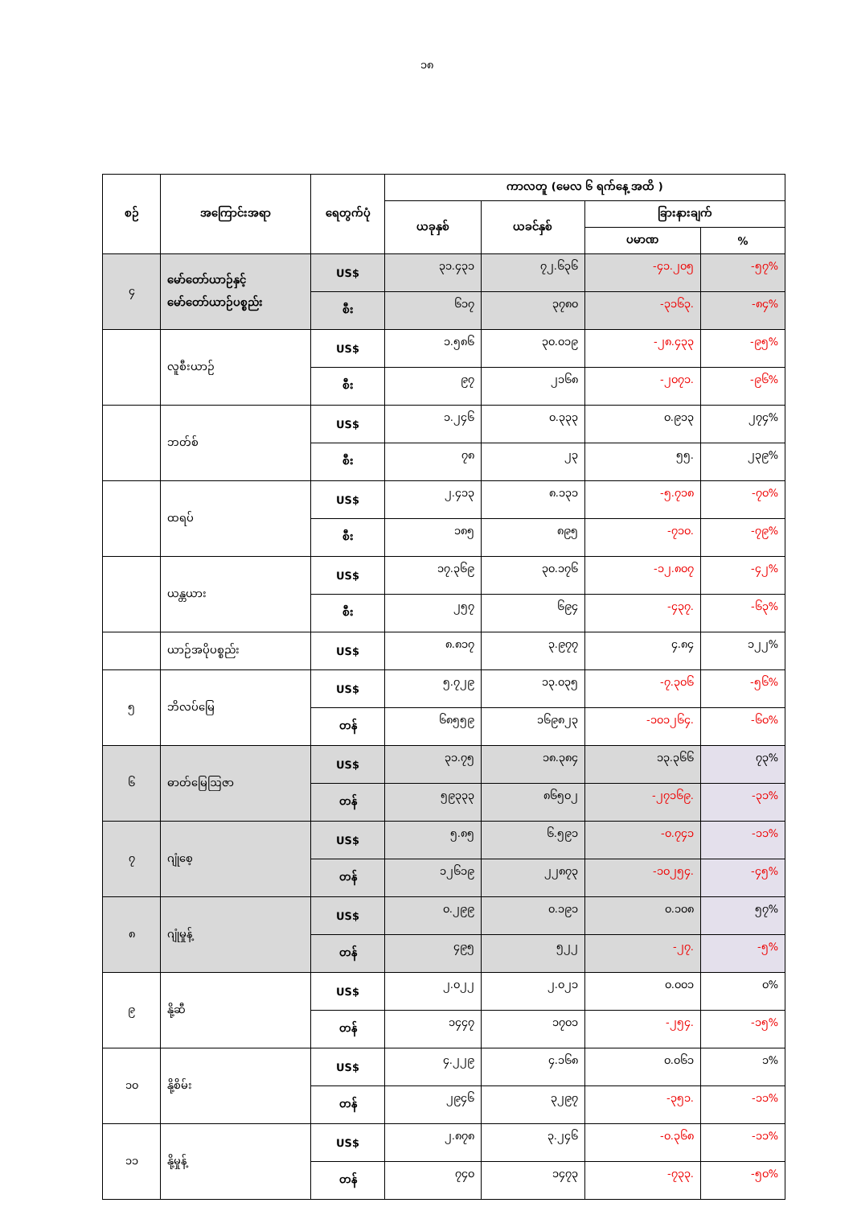၁၈
| စဉ် | အကြောင်းအရာ | ရေတွက်ပုံ | ကာလတူ (မေလ ၆ ရက်နေ့ အထိ ) | | | |
| --- | --- | --- | --- | --- | --- | --- |
| | | | ယခုနှစ် | ယခင်နှစ် | ခြားနားချက် | |
| | | | | | ပမာဏ | % |
| ၄ | မော်တော်ယာဉ်နှင့် မော်တော်ယာဉ်ပစ္စည်း | US$ | ၃၁.၄၃၁ | ၇၂.၆၃၆ | -၄၁.၂၀၅ | -၅၇% |
| | | စီး | ၆၁၇ | ၃၇၈၀ | -၃၁၆၃. | -၈၄% |
| | လူစီးယာဉ် | US$ | ၁.၅၈၆ | ၃၀.၀၁၉ | -၂၈.၄၃၃ | -၉၅% |
| | | စီး | ၉၇ | ၂၁၆၈ | -၂၀၇၁. | -၉၆% |
| | ဘတ်စ် | US$ | ၁.၂၄၆ | ၀.၃၃၃ | ၀.၉၁၃ | ၂၇၄% |
| | | စီး | ၇၈ | ၂၃ | ၅၅. | ၂၃၉% |
| | ထရပ် | US$ | ၂.၄၁၃ | ၈.၁၃၁ | -၅.၇၁၈ | -၇၀% |
| | | စီး | ၁၈၅ | ၈၉၅ | -၇၁၀. | -၇၉% |
| | ယန္တယား | US$ | ၁၇.၃၆၉ | ၃၀.၁၇၆ | -၁၂.၈၀၇ | -၄၂% |
| | | စီး | ၂၅၇ | ၆၉၄ | -၄၃၇. | -၆၃% |
| | ယာဉ်အပိုပစ္စည်း | US$ | ၈.၈၁၇ | ၃.၉၇၇ | ၄.၈၄ | ၁၂၂% |
| ၅ | ဘိလပ်မြေ | US$ | ၅.၇၂၉ | ၁၃.၀၃၅ | -၇.၃၀၆ | -၅၆% |
| | | တန် | ၆၈၅၅၉ | ၁၆၉၈၂၃ | -၁၀၁၂၆၄. | -၆၀% |
| ၆ | ဓာတ်မြေဩဇာ | US$ | ၃၁.၇၅ | ၁၈.၃၈၄ | ၁၃.၃၆၆ | ၇၃% |
| | | တန် | ၅၉၃၃၃ | ၈၆၅၀၂ | -၂၇၁၆၉. | -၃၁% |
| ၇ | ဂျုံစေ့ | US$ | ၅.၈၅ | ၆.၅၉၁ | -၀.၇၄၁ | -၁၁% |
| | | တန် | ၁၂၆၁၉ | ၂၂၈၇၃ | -၁၀၂၅၄. | -၄၅% |
| ၈ | ဂျုံမှုန့် | US$ | ၀.၂၉၉ | ၀.၁၉၁ | ၀.၁၀၈ | ၅၇% |
| | | တန် | ၄၉၅ | ၅၂၂ | -၂၇. | -၅% |
| ၉ | နို့ဆီ | US$ | ၂.၀၂၂ | ၂.၀၂၁ | ၀.၀၀၁ | ၀% |
| | | တန် | ၁၄၄၇ | ၁၇၀၁ | -၂၅၄. | -၁၅% |
| ၁၀ | နို့စိမ်း | US$ | ၄.၂၂၉ | ၄.၁၆၈ | ၀.၀၆၁ | ၁% |
| | | တန် | ၂၉၄၆ | ၃၂၉၇ | -၃၅၁. | -၁၁% |
| ၁၁ | နို့မှုန့် | US$ | ၂.၈၇၈ | ၃.၂၄၆ | -၀.၃၆၈ | -၁၁% |
| | | တန် | ၇၄၀ | ၁၄၇၃ | -၇၃၃. | -၅၀% |